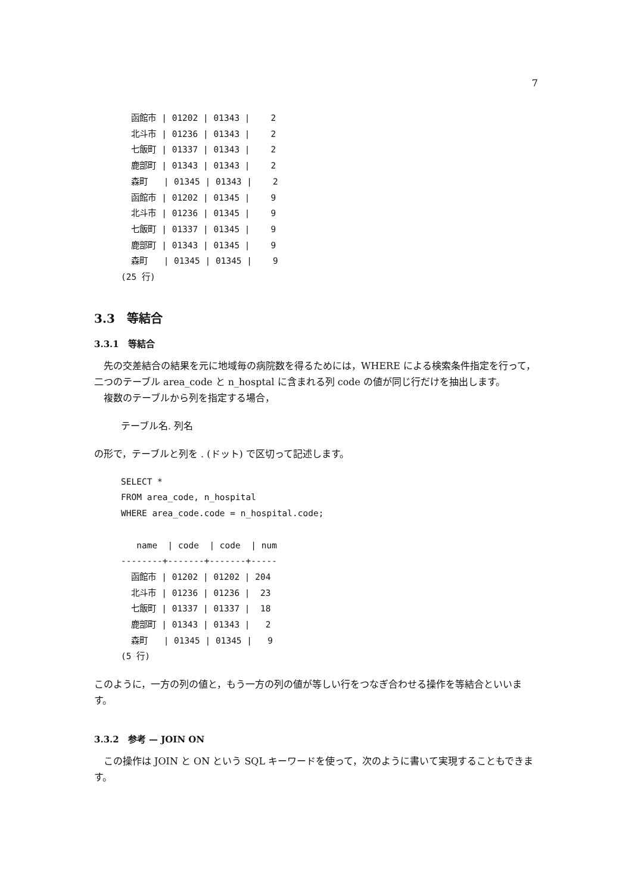7
  函館市 | 01202 | 01343 |    2
  北斗市 | 01236 | 01343 |    2
  七飯町 | 01337 | 01343 |    2
  鹿部町 | 01343 | 01343 |    2
  森町   | 01345 | 01343 |    2
  函館市 | 01202 | 01345 |    9
  北斗市 | 01236 | 01345 |    9
  七飯町 | 01337 | 01345 |    9
  鹿部町 | 01343 | 01345 |    9
  森町   | 01345 | 01345 |    9
(25 行)
3.3　等結合
3.3.1　等結合
先の交差結合の結果を元に地域毎の病院数を得るためには，WHERE による検索条件指定を行って，二つのテーブル area_code と n_hosptal に含まれる列 code の値が同じ行だけを抽出します。
複数のテーブルから列を指定する場合，
テーブル名. 列名
の形で，テーブルと列を . (ドット) で区切って記述します。
SELECT *
FROM area_code, n_hospital
WHERE area_code.code = n_hospital.code;

   name  | code  | code  | num
--------+-------+-------+-----
  函館市 | 01202 | 01202 | 204
  北斗市 | 01236 | 01236 |  23
  七飯町 | 01337 | 01337 |  18
  鹿部町 | 01343 | 01343 |   2
  森町   | 01345 | 01345 |   9
(5 行)
このように，一方の列の値と，もう一方の列の値が等しい行をつなぎ合わせる操作を等結合といいます。
3.3.2　参考 — JOIN ON
この操作は JOIN と ON という SQL キーワードを使って，次のように書いて実現することもできます。